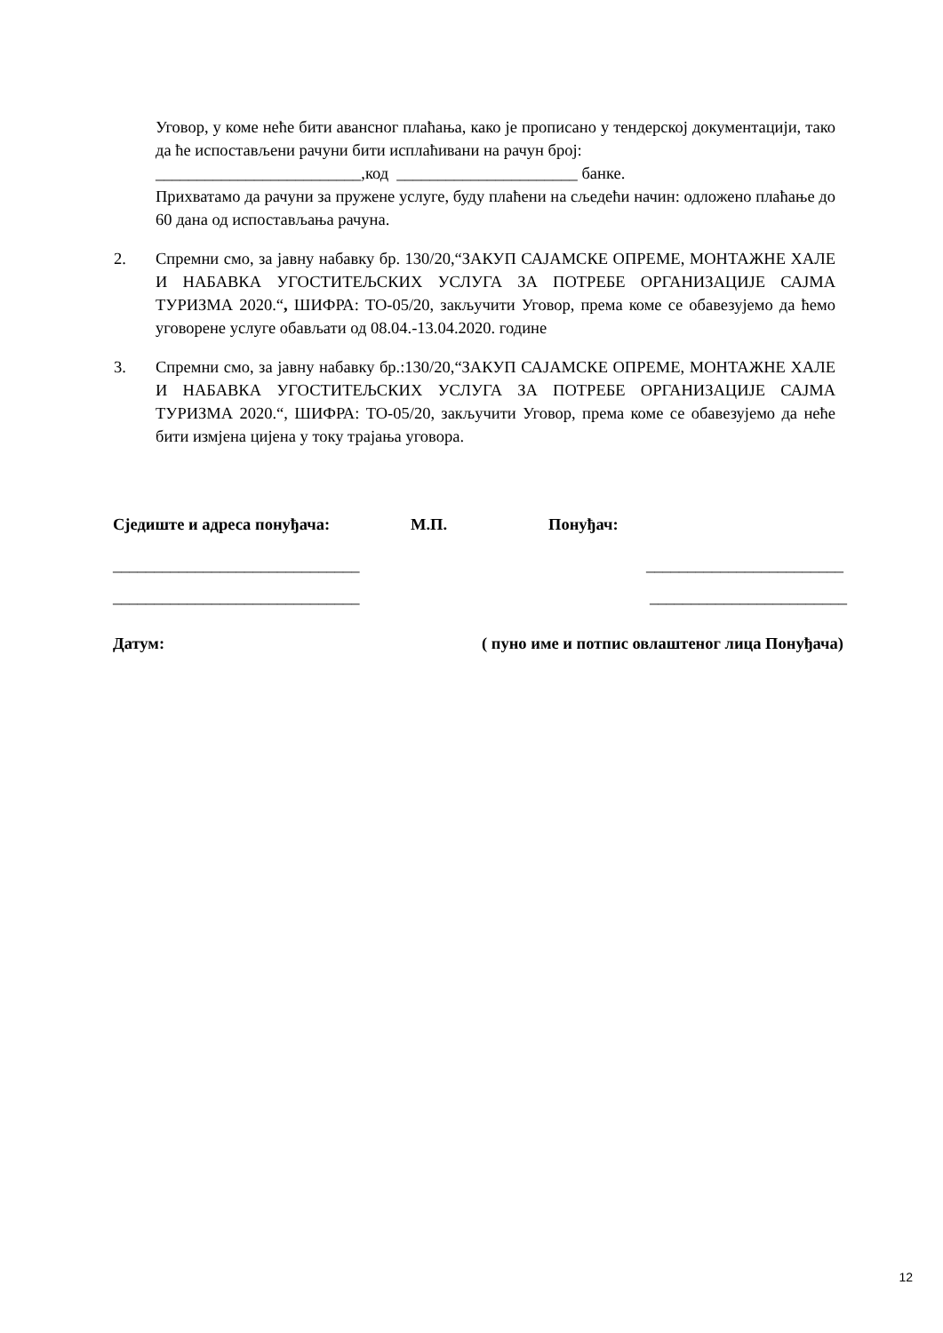Уговор, у коме неће бити авансног плаћања, како је прописано у тендерској документацији, тако да ће испостављени рачуни бити исплаћивани на рачун број:
_________________________,код ______________________ банке.
Прихватамо да рачуни за пружене услуге, буду плаћени на сљедећи начин: одложено плаћање до 60 дана од испостављања рачуна.
2. Спремни смо, за јавну набавку бр. 130/20,“ЗАКУП САЈАМСКЕ ОПРЕМЕ, МОНТАЖНЕ ХАЛЕ И НАБАВКА УГОСТИТЕЉСКИХ УСЛУГА ЗА ПОТРЕБЕ ОРГАНИЗАЦИЈЕ САЈМА ТУРИЗМА 2020.“, ШИФРА: ТО-05/20, закључити Уговор, према коме се обавезујемо да ћемо уговорене услуге обављати од 08.04.-13.04.2020. године
3. Спремни смо, за јавну набавку бр.:130/20,“ЗАКУП САЈАМСКЕ ОПРЕМЕ, МОНТАЖНЕ ХАЛЕ И НАБАВКА УГОСТИТЕЉСКИХ УСЛУГА ЗА ПОТРЕБЕ ОРГАНИЗАЦИЈЕ САЈМА ТУРИЗМА 2020.“, ШИФРА: ТО-05/20, закључити Уговор, према коме се обавезујемо да неће бити измјена цијена у току трајања уговора.
Сједиште и адреса понуђача: М.П. Понуђач:
______________________________ ________________________
______________________________ ________________________
Датум: ( пуно име и потпис овлаштеног лица Понуђача)
12